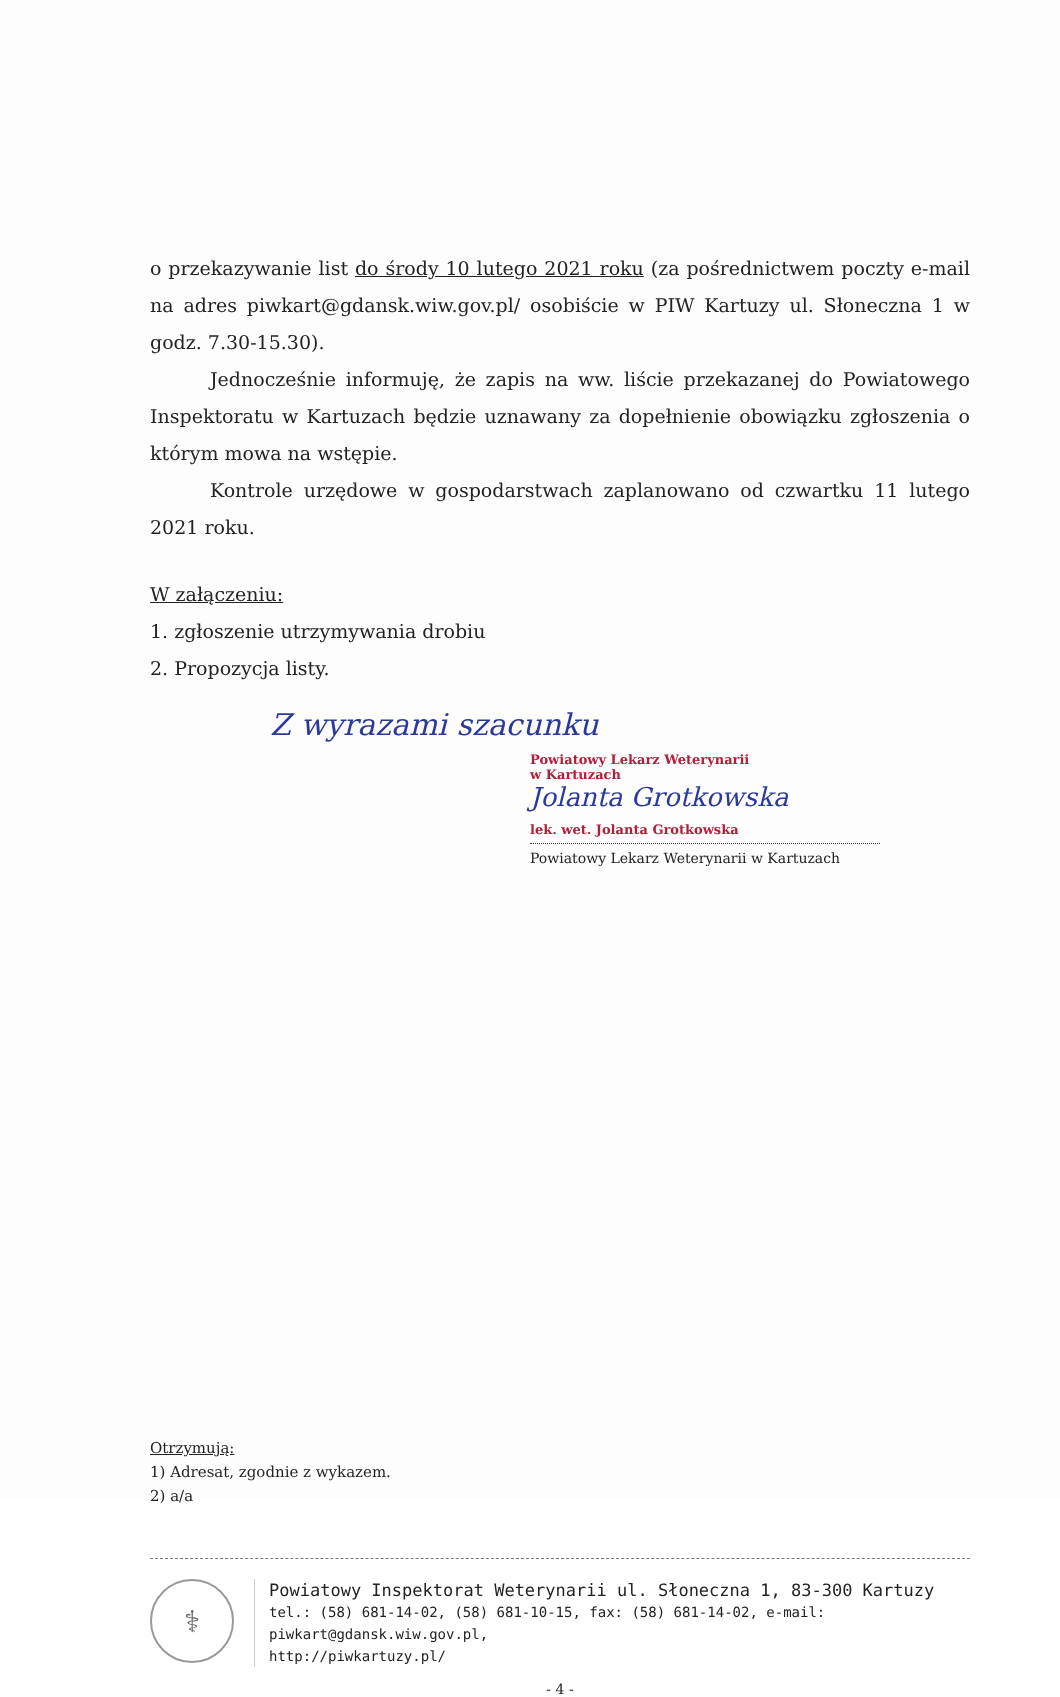o przekazywanie list do środy 10 lutego 2021 roku (za pośrednictwem poczty e-mail na adres piwkart@gdansk.wiw.gov.pl/ osobiście w PIW Kartuzy ul. Słoneczna 1 w godz. 7.30-15.30).
Jednocześnie informuję, że zapis na ww. liście przekazanej do Powiatowego Inspektoratu w Kartuzach będzie uznawany za dopełnienie obowiązku zgłoszenia o którym mowa na wstępie.
Kontrole urzędowe w gospodarstwach zaplanowano od czwartku 11 lutego 2021 roku.
W załączeniu:
1. zgłoszenie utrzymywania drobiu
2. Propozycja listy.
Z wyrazami szacunku
Powiatowy Lekarz Weterynarii
w Kartuzach
Jolanta Grotkowska
lek. wet. Jolanta Grotkowska
Powiatowy Lekarz Weterynarii w Kartuzach
Otrzymują:
1) Adresat, zgodnie z wykazem.
2) a/a
⚕
Powiatowy Inspektorat Weterynarii ul. Słoneczna 1, 83-300 Kartuzy
tel.: (58) 681-14-02, (58) 681-10-15, fax: (58) 681-14-02, e-mail: piwkart@gdansk.wiw.gov.pl,
http://piwkartuzy.pl/
- 4 -